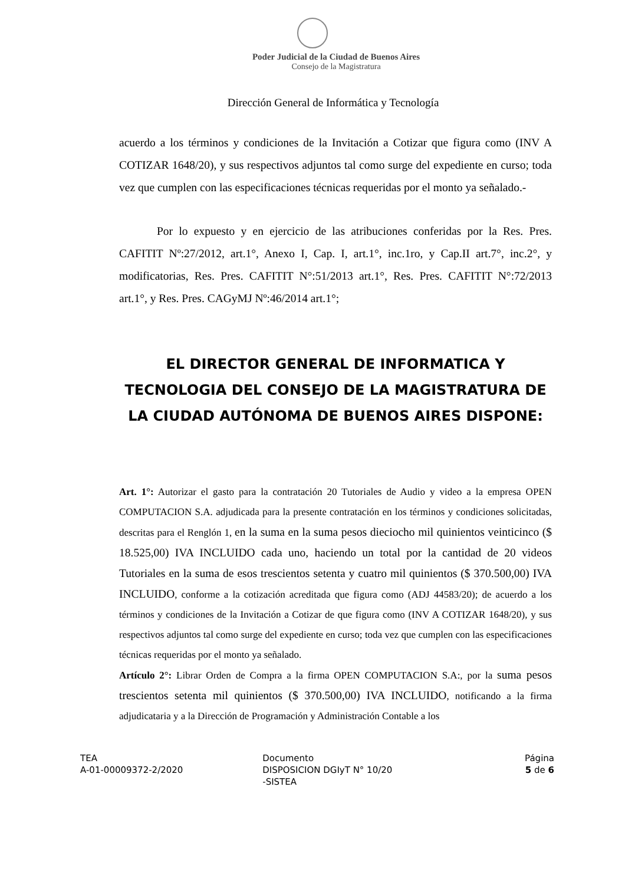Poder Judicial de la Ciudad de Buenos Aires
Consejo de la Magistratura
Dirección General de Informática y Tecnología
acuerdo a los términos y condiciones de la Invitación a Cotizar que figura como (INV A COTIZAR 1648/20), y sus respectivos adjuntos tal como surge del expediente en curso; toda vez que cumplen con las especificaciones técnicas requeridas por el monto ya señalado.-
Por lo expuesto y en ejercicio de las atribuciones conferidas por la Res. Pres. CAFITIT Nº:27/2012, art.1°, Anexo I, Cap. I, art.1°, inc.1ro, y Cap.II art.7°, inc.2°, y modificatorias, Res. Pres. CAFITIT N°:51/2013 art.1°, Res. Pres. CAFITIT N°:72/2013 art.1°, y Res. Pres. CAGyMJ Nº:46/2014 art.1°;
EL DIRECTOR GENERAL DE INFORMATICA Y TECNOLOGIA DEL CONSEJO DE LA MAGISTRATURA DE LA CIUDAD AUTÓNOMA DE BUENOS AIRES DISPONE:
Art. 1°: Autorizar el gasto para la contratación 20 Tutoriales de Audio y video a la empresa OPEN COMPUTACION S.A. adjudicada para la presente contratación en los términos y condiciones solicitadas, descritas para el Renglón 1, en la suma en la suma pesos dieciocho mil quinientos veinticinco ($ 18.525,00) IVA INCLUIDO cada uno, haciendo un total por la cantidad de 20 videos Tutoriales en la suma de esos trescientos setenta y cuatro mil quinientos ($ 370.500,00) IVA INCLUIDO, conforme a la cotización acreditada que figura como (ADJ 44583/20); de acuerdo a los términos y condiciones de la Invitación a Cotizar de que figura como (INV A COTIZAR 1648/20), y sus respectivos adjuntos tal como surge del expediente en curso; toda vez que cumplen con las especificaciones técnicas requeridas por el monto ya señalado.
Artículo 2°: Librar Orden de Compra a la firma OPEN COMPUTACION S.A:, por la suma pesos trescientos setenta mil quinientos ($ 370.500,00) IVA INCLUIDO, notificando a la firma adjudicataria y a la Dirección de Programación y Administración Contable a los
TEA
A-01-00009372-2/2020
Documento
DISPOSICION DGIyT N° 10/20
-SISTEA
Página
5 de 6